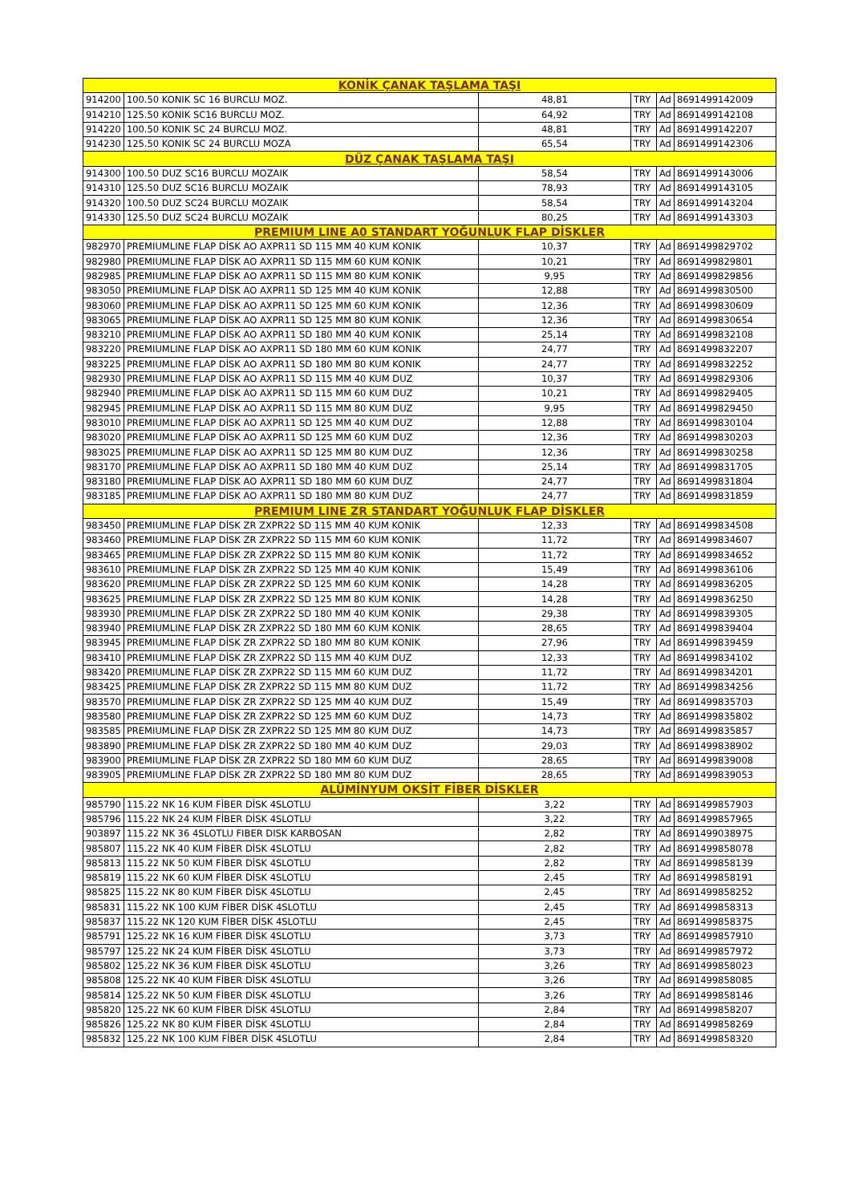| KONİK ÇANAK TAŞLAMA TAŞI | | | | | |
| 914200 | 100.50 KONIK SC 16 BURCLU MOZ. | 48,81 | TRY | Ad | 8691499142009 |
| 914210 | 125.50 KONIK SC16 BURCLU MOZ. | 64,92 | TRY | Ad | 8691499142108 |
| 914220 | 100.50 KONIK SC 24 BURCLU MOZ. | 48,81 | TRY | Ad | 8691499142207 |
| 914230 | 125.50 KONIK SC 24 BURCLU MOZA | 65,54 | TRY | Ad | 8691499142306 |
| DÜZ ÇANAK TAŞLAMA TAŞI | | | | | |
| 914300 | 100.50 DUZ SC16 BURCLU MOZAIK | 58,54 | TRY | Ad | 8691499143006 |
| 914310 | 125.50 DUZ SC16 BURCLU MOZAIK | 78,93 | TRY | Ad | 8691499143105 |
| 914320 | 100.50 DUZ SC24 BURCLU MOZAIK | 58,54 | TRY | Ad | 8691499143204 |
| 914330 | 125.50 DUZ SC24 BURCLU MOZAIK | 80,25 | TRY | Ad | 8691499143303 |
| PREMIUM LINE A0 STANDART YOĞUNLUK FLAP DİSKLER | | | | | |
| 982970 | PREMIUMLINE FLAP DİSK AO AXPR11 SD 115 MM 40 KUM KONIK | 10,37 | TRY | Ad | 8691499829702 |
| 982980 | PREMIUMLINE FLAP DİSK AO AXPR11 SD 115 MM 60 KUM KONIK | 10,21 | TRY | Ad | 8691499829801 |
| 982985 | PREMIUMLINE FLAP DİSK AO AXPR11 SD 115 MM 80 KUM KONIK | 9,95 | TRY | Ad | 8691499829856 |
| 983050 | PREMIUMLINE FLAP DİSK AO AXPR11 SD 125 MM 40 KUM KONIK | 12,88 | TRY | Ad | 8691499830500 |
| 983060 | PREMIUMLINE FLAP DİSK AO AXPR11 SD 125 MM 60 KUM KONIK | 12,36 | TRY | Ad | 8691499830609 |
| 983065 | PREMIUMLINE FLAP DİSK AO AXPR11 SD 125 MM 80 KUM KONIK | 12,36 | TRY | Ad | 8691499830654 |
| 983210 | PREMIUMLINE FLAP DİSK AO AXPR11 SD 180 MM 40 KUM KONIK | 25,14 | TRY | Ad | 8691499832108 |
| 983220 | PREMIUMLINE FLAP DİSK AO AXPR11 SD 180 MM 60 KUM KONIK | 24,77 | TRY | Ad | 8691499832207 |
| 983225 | PREMIUMLINE FLAP DİSK AO AXPR11 SD 180 MM 80 KUM KONIK | 24,77 | TRY | Ad | 8691499832252 |
| 982930 | PREMIUMLINE FLAP DİSK AO AXPR11 SD 115 MM 40 KUM DUZ | 10,37 | TRY | Ad | 8691499829306 |
| 982940 | PREMIUMLINE FLAP DİSK AO AXPR11 SD 115 MM 60 KUM DUZ | 10,21 | TRY | Ad | 8691499829405 |
| 982945 | PREMIUMLINE FLAP DİSK AO AXPR11 SD 115 MM 80 KUM DUZ | 9,95 | TRY | Ad | 8691499829450 |
| 983010 | PREMIUMLINE FLAP DİSK AO AXPR11 SD 125 MM 40 KUM DUZ | 12,88 | TRY | Ad | 8691499830104 |
| 983020 | PREMIUMLINE FLAP DİSK AO AXPR11 SD 125 MM 60 KUM DUZ | 12,36 | TRY | Ad | 8691499830203 |
| 983025 | PREMIUMLINE FLAP DİSK AO AXPR11 SD 125 MM 80 KUM DUZ | 12,36 | TRY | Ad | 8691499830258 |
| 983170 | PREMIUMLINE FLAP DİSK AO AXPR11 SD 180 MM 40 KUM DUZ | 25,14 | TRY | Ad | 8691499831705 |
| 983180 | PREMIUMLINE FLAP DİSK AO AXPR11 SD 180 MM 60 KUM DUZ | 24,77 | TRY | Ad | 8691499831804 |
| 983185 | PREMIUMLINE FLAP DİSK AO AXPR11 SD 180 MM 80 KUM DUZ | 24,77 | TRY | Ad | 8691499831859 |
| PREMIUM LINE ZR STANDART YOĞUNLUK FLAP DİSKLER | | | | | |
| 983450 | PREMIUMLINE FLAP DİSK ZR ZXPR22 SD 115 MM 40 KUM KONIK | 12,33 | TRY | Ad | 8691499834508 |
| 983460 | PREMIUMLINE FLAP DİSK ZR ZXPR22 SD 115 MM 60 KUM KONIK | 11,72 | TRY | Ad | 8691499834607 |
| 983465 | PREMIUMLINE FLAP DİSK ZR ZXPR22 SD 115 MM 80 KUM KONIK | 11,72 | TRY | Ad | 8691499834652 |
| 983610 | PREMIUMLINE FLAP DİSK ZR ZXPR22 SD 125 MM 40 KUM KONIK | 15,49 | TRY | Ad | 8691499836106 |
| 983620 | PREMIUMLINE FLAP DİSK ZR ZXPR22 SD 125 MM 60 KUM KONIK | 14,28 | TRY | Ad | 8691499836205 |
| 983625 | PREMIUMLINE FLAP DİSK ZR ZXPR22 SD 125 MM 80 KUM KONIK | 14,28 | TRY | Ad | 8691499836250 |
| 983930 | PREMIUMLINE FLAP DİSK ZR ZXPR22 SD 180 MM 40 KUM KONIK | 29,38 | TRY | Ad | 8691499839305 |
| 983940 | PREMIUMLINE FLAP DİSK ZR ZXPR22 SD 180 MM 60 KUM KONIK | 28,65 | TRY | Ad | 8691499839404 |
| 983945 | PREMIUMLINE FLAP DİSK ZR ZXPR22 SD 180 MM 80 KUM KONIK | 27,96 | TRY | Ad | 8691499839459 |
| 983410 | PREMIUMLINE FLAP DİSK ZR ZXPR22 SD 115 MM 40 KUM DUZ | 12,33 | TRY | Ad | 8691499834102 |
| 983420 | PREMIUMLINE FLAP DİSK ZR ZXPR22 SD 115 MM 60 KUM DUZ | 11,72 | TRY | Ad | 8691499834201 |
| 983425 | PREMIUMLINE FLAP DİSK ZR ZXPR22 SD 115 MM 80 KUM DUZ | 11,72 | TRY | Ad | 8691499834256 |
| 983570 | PREMIUMLINE FLAP DİSK ZR ZXPR22 SD 125 MM 40 KUM DUZ | 15,49 | TRY | Ad | 8691499835703 |
| 983580 | PREMIUMLINE FLAP DİSK ZR ZXPR22 SD 125 MM 60 KUM DUZ | 14,73 | TRY | Ad | 8691499835802 |
| 983585 | PREMIUMLINE FLAP DİSK ZR ZXPR22 SD 125 MM 80 KUM DUZ | 14,73 | TRY | Ad | 8691499835857 |
| 983890 | PREMIUMLINE FLAP DİSK ZR ZXPR22 SD 180 MM 40 KUM DUZ | 29,03 | TRY | Ad | 8691499838902 |
| 983900 | PREMIUMLINE FLAP DİSK ZR ZXPR22 SD 180 MM 60 KUM DUZ | 28,65 | TRY | Ad | 8691499839008 |
| 983905 | PREMIUMLINE FLAP DİSK ZR ZXPR22 SD 180 MM 80 KUM DUZ | 28,65 | TRY | Ad | 8691499839053 |
| ALÜMİNYUM OKSİT FİBER DİSKLER | | | | | |
| 985790 | 115.22 NK 16 KUM FİBER DİSK 4SLOTLU | 3,22 | TRY | Ad | 8691499857903 |
| 985796 | 115.22 NK 24 KUM FİBER DİSK 4SLOTLU | 3,22 | TRY | Ad | 8691499857965 |
| 903897 | 115.22 NK 36 4SLOTLU FIBER DISK KARBOSAN | 2,82 | TRY | Ad | 8691499038975 |
| 985807 | 115.22 NK 40 KUM FİBER DİSK 4SLOTLU | 2,82 | TRY | Ad | 8691499858078 |
| 985813 | 115.22 NK 50 KUM FİBER DİSK 4SLOTLU | 2,82 | TRY | Ad | 8691499858139 |
| 985819 | 115.22 NK 60 KUM FİBER DİSK 4SLOTLU | 2,45 | TRY | Ad | 8691499858191 |
| 985825 | 115.22 NK 80 KUM FİBER DİSK 4SLOTLU | 2,45 | TRY | Ad | 8691499858252 |
| 985831 | 115.22 NK 100 KUM FİBER DİSK 4SLOTLU | 2,45 | TRY | Ad | 8691499858313 |
| 985837 | 115.22 NK 120 KUM FİBER DİSK 4SLOTLU | 2,45 | TRY | Ad | 8691499858375 |
| 985791 | 125.22 NK 16 KUM FİBER DİSK 4SLOTLU | 3,73 | TRY | Ad | 8691499857910 |
| 985797 | 125.22 NK 24 KUM FİBER DİSK 4SLOTLU | 3,73 | TRY | Ad | 8691499857972 |
| 985802 | 125.22 NK 36 KUM FİBER DİSK 4SLOTLU | 3,26 | TRY | Ad | 8691499858023 |
| 985808 | 125.22 NK 40 KUM FİBER DİSK 4SLOTLU | 3,26 | TRY | Ad | 8691499858085 |
| 985814 | 125.22 NK 50 KUM FİBER DİSK 4SLOTLU | 3,26 | TRY | Ad | 8691499858146 |
| 985820 | 125.22 NK 60 KUM FİBER DİSK 4SLOTLU | 2,84 | TRY | Ad | 8691499858207 |
| 985826 | 125.22 NK 80 KUM FİBER DİSK 4SLOTLU | 2,84 | TRY | Ad | 8691499858269 |
| 985832 | 125.22 NK 100 KUM FİBER DİSK 4SLOTLU | 2,84 | TRY | Ad | 8691499858320 |